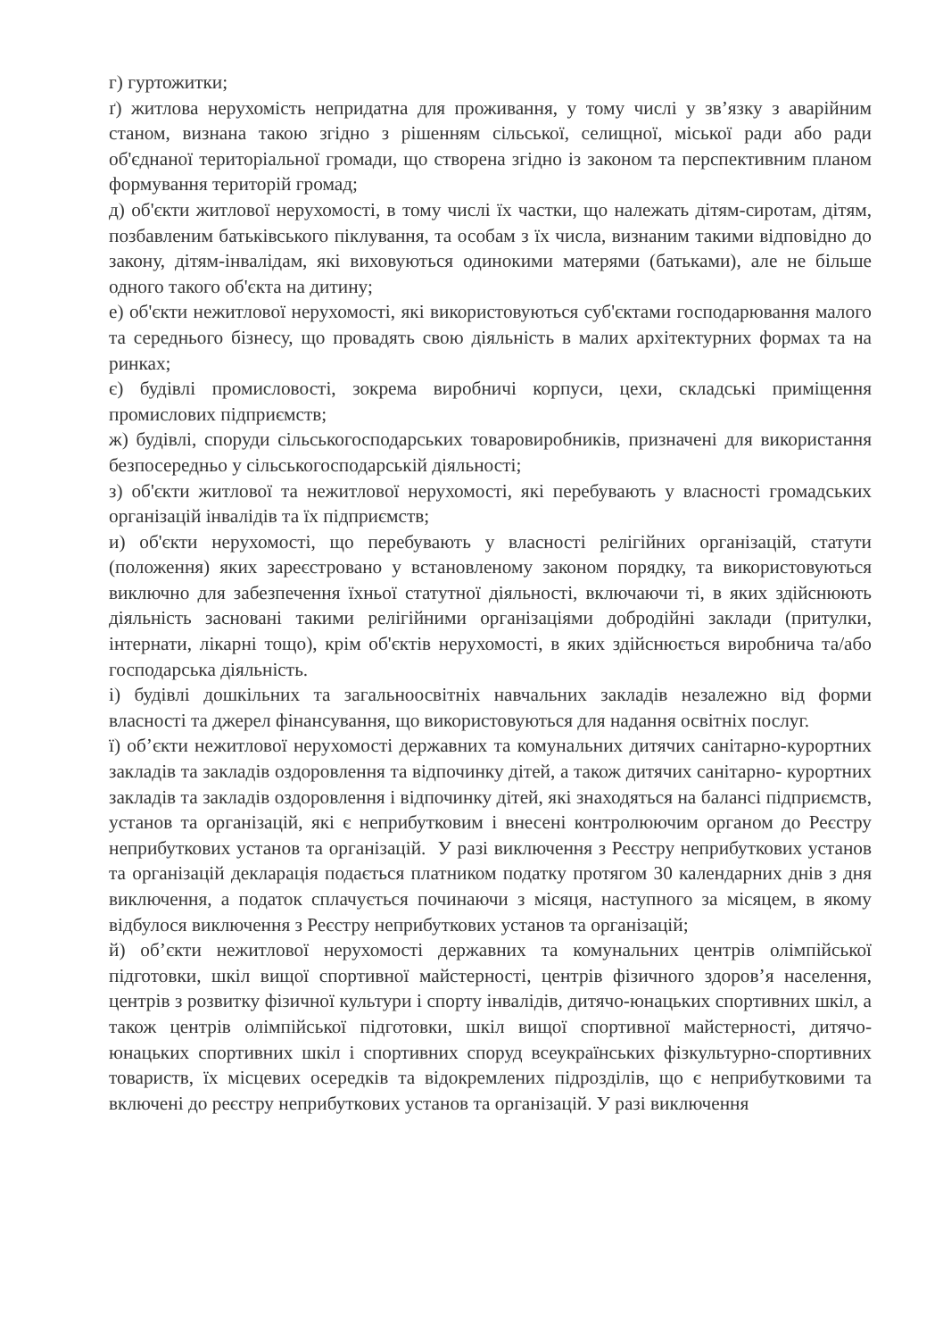г) гуртожитки;
ґ) житлова нерухомість непридатна для проживання, у тому числі у зв’язку з аварійним станом, визнана такою згідно з рішенням сільської, селищної, міської ради або ради об'єднаної територіальної громади, що створена згідно із законом та перспективним планом формування територій громад;
д) об'єкти житлової нерухомості, в тому числі їх частки, що належать дітям-сиротам, дітям, позбавленим батьківського піклування, та особам з їх числа, визнаним такими відповідно до закону, дітям-інвалідам, які виховуються одинокими матерями (батьками), але не більше одного такого об'єкта на дитину;
е) об'єкти нежитлової нерухомості, які використовуються суб'єктами господарювання малого та середнього бізнесу, що провадять свою діяльність в малих архітектурних формах та на ринках;
є) будівлі промисловості, зокрема виробничі корпуси, цехи, складські приміщення промислових підприємств;
ж) будівлі, споруди сільськогосподарських товаровиробників, призначені для використання безпосередньо у сільськогосподарській діяльності;
з) об'єкти житлової та нежитлової нерухомості, які перебувають у власності громадських організацій інвалідів та їх підприємств;
и) об'єкти нерухомості, що перебувають у власності релігійних організацій, статути (положення) яких зареєстровано у встановленому законом порядку, та використовуються виключно для забезпечення їхньої статутної діяльності, включаючи ті, в яких здійснюють діяльність засновані такими релігійними організаціями добродійні заклади (притулки, інтернати, лікарні тощо), крім об'єктів нерухомості, в яких здійснюється виробнича та/або господарська діяльність.
і) будівлі дошкільних та загальноосвітніх навчальних закладів незалежно від форми власності та джерел фінансування, що використовуються для надання освітніх послуг.
ї) об’єкти нежитлової нерухомості державних та комунальних дитячих санітарно-курортних закладів та закладів оздоровлення та відпочинку дітей, а також дитячих санітарно- курортних закладів та закладів оздоровлення і відпочинку дітей, які знаходяться на балансі підприємств, установ та організацій, які є неприбутковим і внесені контролюючим органом до Реєстру неприбуткових установ та організацій. У разі виключення з Реєстру неприбуткових установ та організацій декларація подається платником податку протягом 30 календарних днів з дня виключення, а податок сплачується починаючи з місяця, наступного за місяцем, в якому відбулося виключення з Реєстру неприбуткових установ та організацій;
й) об’єкти нежитлової нерухомості державних та комунальних центрів олімпійської підготовки, шкіл вищої спортивної майстерності, центрів фізичного здоров’я населення, центрів з розвитку фізичної культури і спорту інвалідів, дитячо-юнацьких спортивних шкіл, а також центрів олімпійської підготовки, шкіл вищої спортивної майстерності, дитячо-юнацьких спортивних шкіл і спортивних споруд всеукраїнських фізкультурно-спортивних товариств, їх місцевих осередків та відокремлених підрозділів, що є неприбутковими та включені до реєстру неприбуткових установ та організацій. У разі виключення